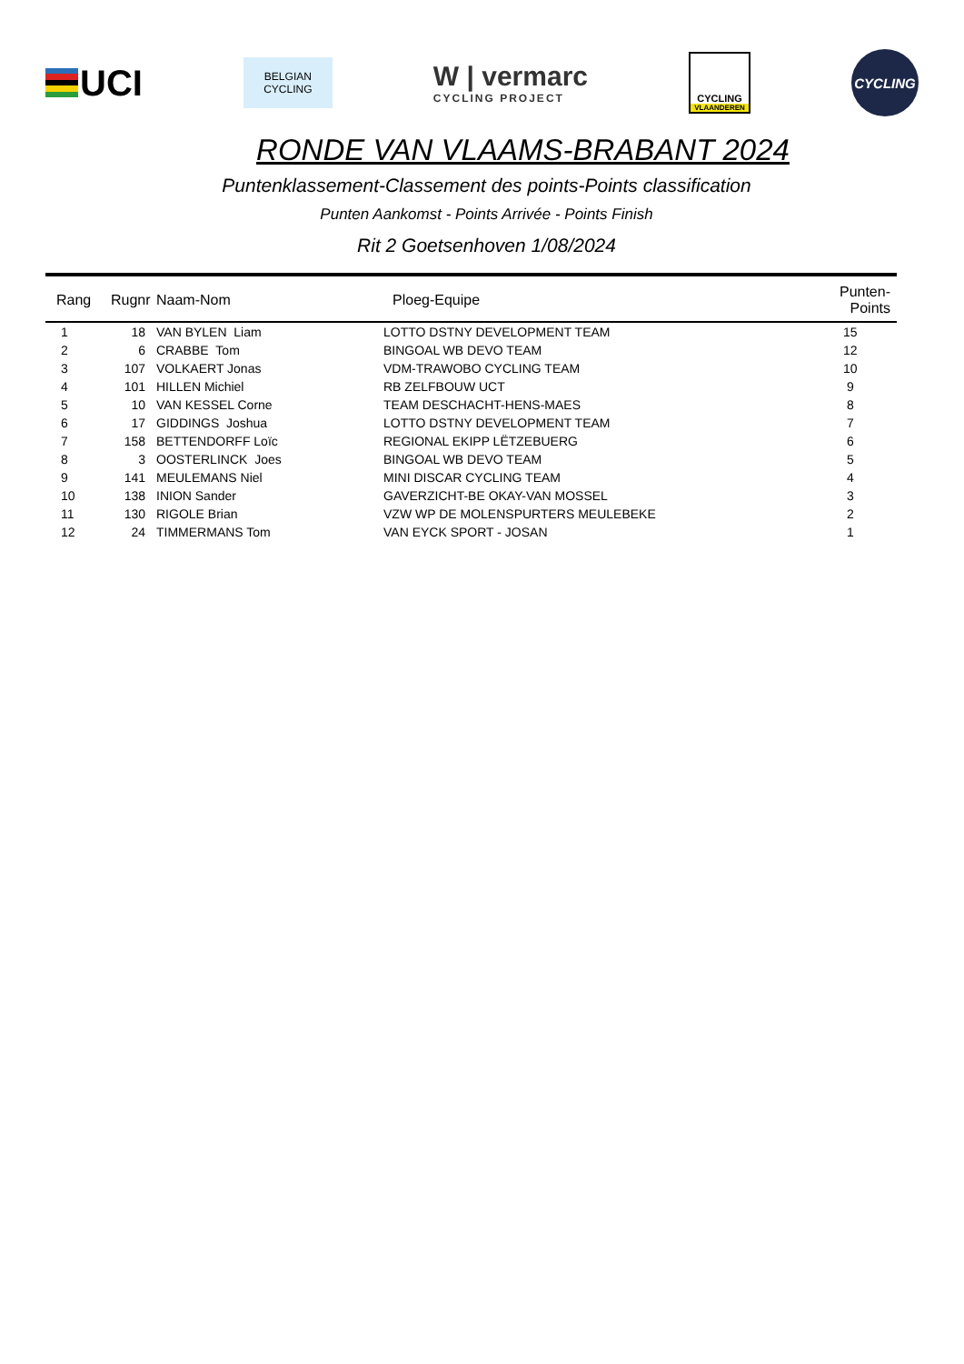UCI
BELGIAN
CYCLING
W | vermarc
CYCLING PROJECT
CYCLING
VLAANDEREN
CYCLING
RONDE VAN VLAAMS-BRABANT 2024
Puntenklassement-Classement des points-Points classification
Punten Aankomst - Points Arrivée - Points Finish
Rit 2 Goetsenhoven 1/08/2024
| Rang | Rugnr | Naam-Nom | Ploeg-Equipe | Punten-Points |
| --- | --- | --- | --- | --- |
| 1 | 18 | VAN BYLEN Liam | LOTTO DSTNY DEVELOPMENT TEAM | 15 |
| 2 | 6 | CRABBE Tom | BINGOAL WB DEVO TEAM | 12 |
| 3 | 107 | VOLKAERT Jonas | VDM-TRAWOBO CYCLING TEAM | 10 |
| 4 | 101 | HILLEN Michiel | RB ZELFBOUW UCT | 9 |
| 5 | 10 | VAN KESSEL Corne | TEAM DESCHACHT-HENS-MAES | 8 |
| 6 | 17 | GIDDINGS Joshua | LOTTO DSTNY DEVELOPMENT TEAM | 7 |
| 7 | 158 | BETTENDORFF Loïc | REGIONAL EKIPP LËTZEBUERG | 6 |
| 8 | 3 | OOSTERLINCK Joes | BINGOAL WB DEVO TEAM | 5 |
| 9 | 141 | MEULEMANS Niel | MINI DISCAR CYCLING TEAM | 4 |
| 10 | 138 | INION Sander | GAVERZICHT-BE OKAY-VAN MOSSEL | 3 |
| 11 | 130 | RIGOLE Brian | VZW WP DE MOLENSPURTERS MEULEBEKE | 2 |
| 12 | 24 | TIMMERMANS Tom | VAN EYCK SPORT - JOSAN | 1 |